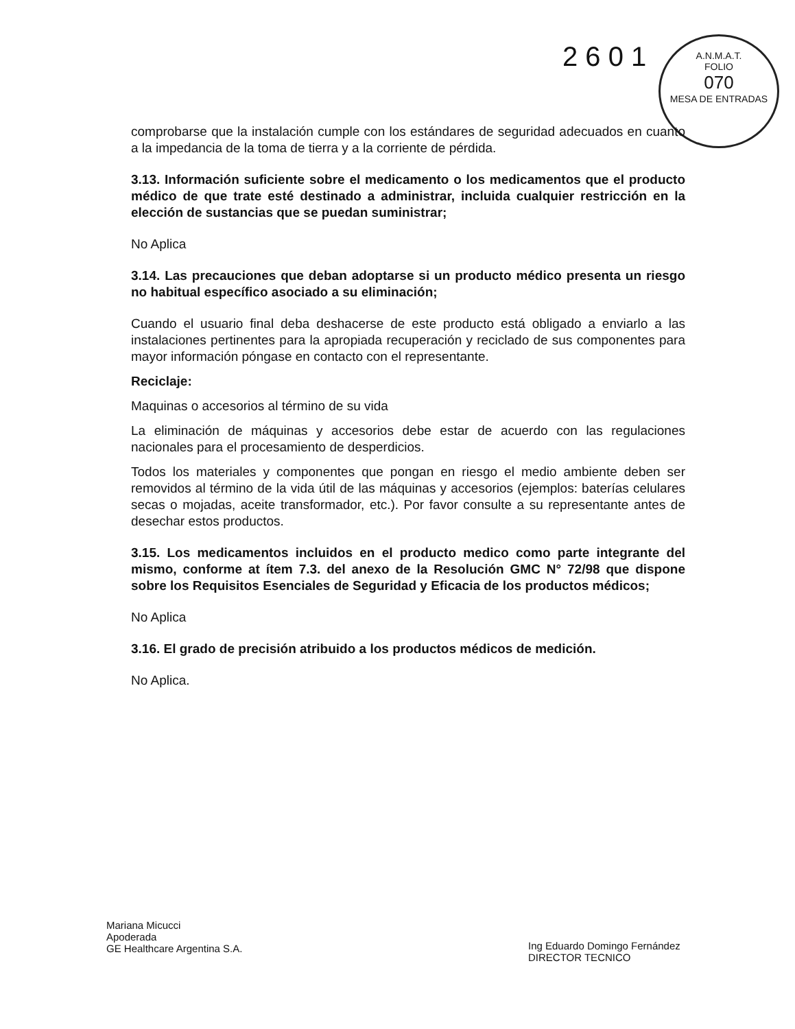2 6 0 1
A.N.M.A.T.
FOLIO
070
MESA DE ENTRADAS
comprobarse que la instalación cumple con los estándares de seguridad adecuados en cuanto a la impedancia de la toma de tierra y a la corriente de pérdida.
3.13. Información suficiente sobre el medicamento o los medicamentos que el producto médico de que trate esté destinado a administrar, incluida cualquier restricción en la elección de sustancias que se puedan suministrar;
No Aplica
3.14. Las precauciones que deban adoptarse si un producto médico presenta un riesgo no habitual específico asociado a su eliminación;
Cuando el usuario final deba deshacerse de este producto está obligado a enviarlo a las instalaciones pertinentes para la apropiada recuperación y reciclado de sus componentes para mayor información póngase en contacto con el representante.
Reciclaje:
Maquinas o accesorios al término de su vida
La eliminación de máquinas y accesorios debe estar de acuerdo con las regulaciones nacionales para el procesamiento de desperdicios.
Todos los materiales y componentes que pongan en riesgo el medio ambiente deben ser removidos al término de la vida útil de las máquinas y accesorios (ejemplos: baterías celulares secas o mojadas, aceite transformador, etc.). Por favor consulte a su representante antes de desechar estos productos.
3.15. Los medicamentos incluidos en el producto medico como parte integrante del mismo, conforme at ítem 7.3. del anexo de la Resolución GMC N° 72/98 que dispone sobre los Requisitos Esenciales de Seguridad y Eficacia de los productos médicos;
No Aplica
3.16. El grado de precisión atribuido a los productos médicos de medición.
No Aplica.
Mariana Micucci
Apoderada
GE Healthcare Argentina S.A.
Ing Eduardo Domingo Fernández
DIRECTOR TECNICO